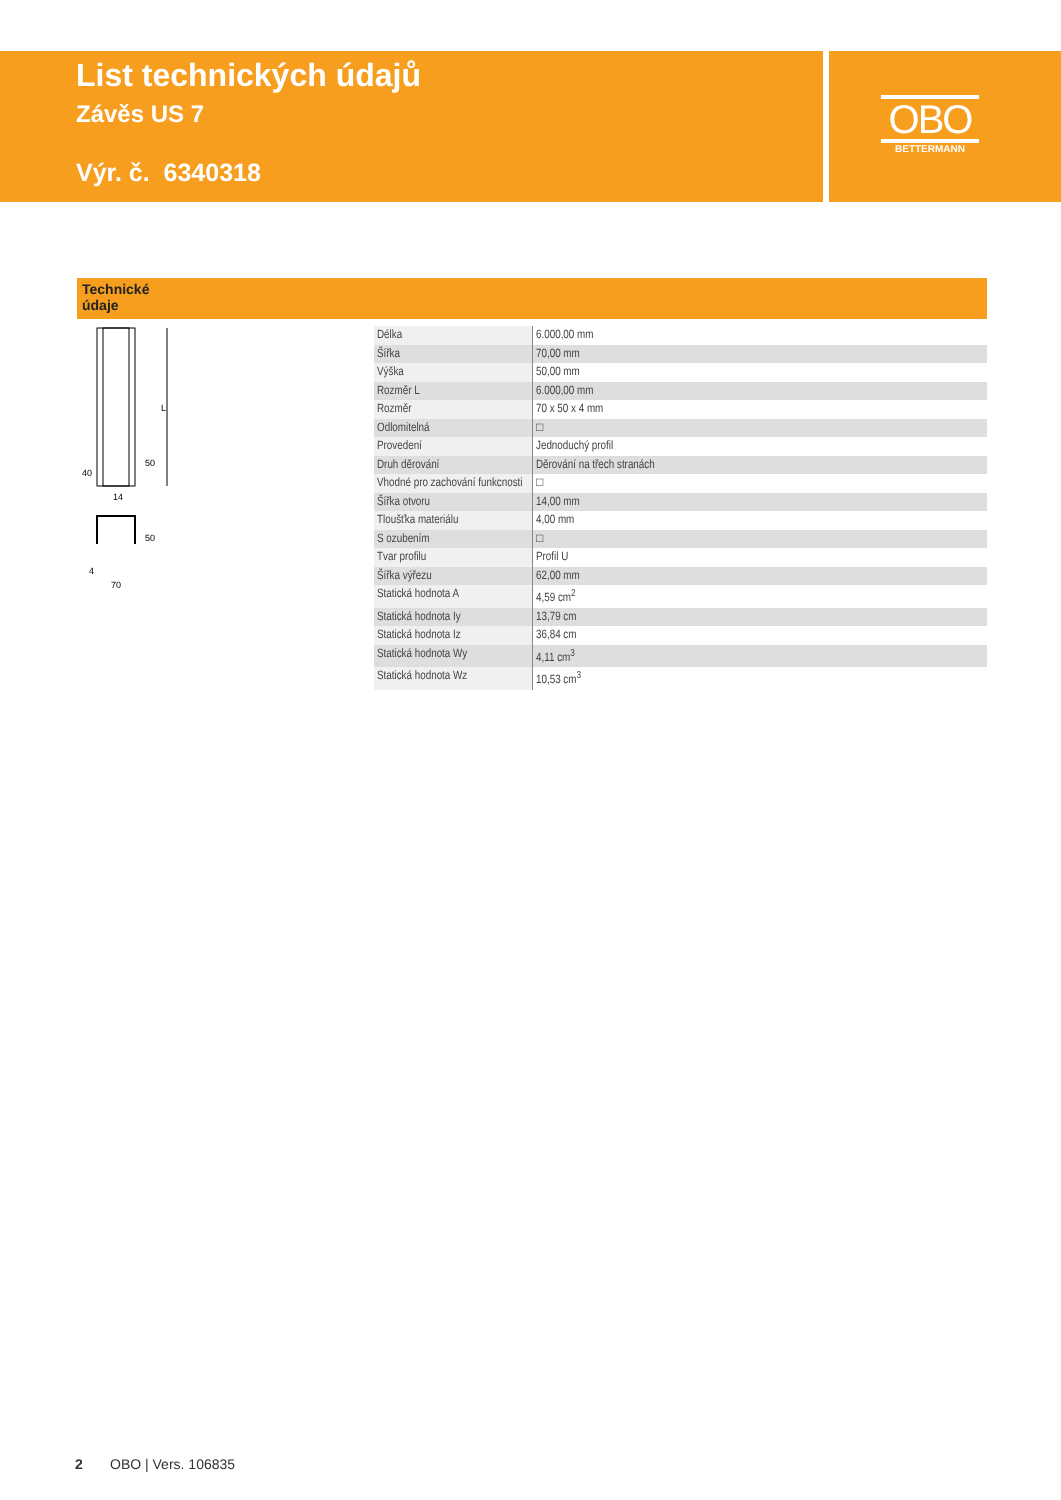List technických údajů
Závěs US 7
Výr. č. 6340318
OBO
BETTERMANN
Technické
údaje
L
50
40
14
50
4
70
| Délka | 6.000,00 mm |
| Šířka | 70,00 mm |
| Výška | 50,00 mm |
| Rozměr L | 6.000,00 mm |
| Rozměr | 70 x 50 x 4 mm |
| Odlomitelná | □ |
| Provedení | Jednoduchý profil |
| Druh děrování | Děrování na třech stranách |
| Vhodné pro zachování funkcnosti | □ |
| Šířka otvoru | 14,00 mm |
| Tloušťka materiálu | 4,00 mm |
| S ozubením | □ |
| Tvar profilu | Profil U |
| Šířka výřezu | 62,00 mm |
| Statická hodnota A | 4,59 cm<sup>2</sup> |
| Statická hodnota Iy | 13,79 cm |
| Statická hodnota Iz | 36,84 cm |
| Statická hodnota Wy | 4,11 cm<sup>3</sup> |
| Statická hodnota Wz | 10,53 cm<sup>3</sup> |
2 OBO | Vers. 106835